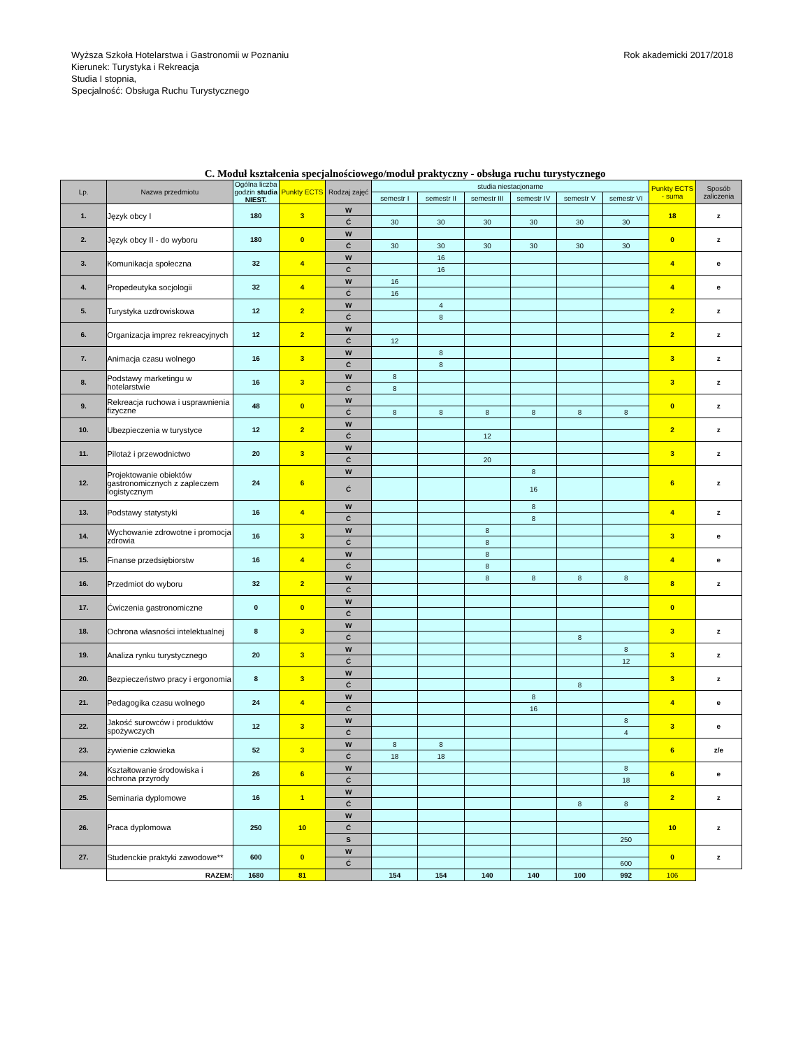Wyższa Szkoła Hotelarstwa i Gastronomii w Poznaniu
Kierunek: Turystyka i Rekreacja
Studia I stopnia,
Specjalność: Obsługa Ruchu Turystycznego
Rok akademicki 2017/2018
C. Moduł kształcenia specjalnościowego/moduł praktyczny - obsługa ruchu turystycznego
| Lp. | Nazwa przedmiotu | Ogólna liczba godzin studia NIEST. | Punkty ECTS | Rodzaj zajęć | studia niestacjonarne | | | | | | Punkty ECTS - suma | Sposób zaliczenia |
| --- | --- | --- | --- | --- | --- | --- | --- | --- | --- | --- | --- | --- |
| | | | | | semestr I | semestr II | semestr III | semestr IV | semestr V | semestr VI | | |
| 1. | Język obcy I | 180 | 3 | W | | | | | | | 18 | z |
| | | | | Ć | 30 | 30 | 30 | 30 | 30 | 30 | | |
| 2. | Język obcy II - do wyboru | 180 | 0 | W | | | | | | | 0 | z |
| | | | | Ć | 30 | 30 | 30 | 30 | 30 | 30 | | |
| 3. | Komunikacja społeczna | 32 | 4 | W | | 16 | | | | | 4 | e |
| | | | | Ć | | 16 | | | | | | |
| 4. | Propedeutyka socjologii | 32 | 4 | W | 16 | | | | | | 4 | e |
| | | | | Ć | 16 | | | | | | | |
| 5. | Turystyka uzdrowiskowa | 12 | 2 | W | | 4 | | | | | 2 | z |
| | | | | Ć | | 8 | | | | | | |
| 6. | Organizacja imprez rekreacyjnych | 12 | 2 | W | | | | | | | 2 | z |
| | | | | Ć | 12 | | | | | | | |
| 7. | Animacja czasu wolnego | 16 | 3 | W | | 8 | | | | | 3 | z |
| | | | | Ć | | 8 | | | | | | |
| 8. | Podstawy marketingu w hotelarstwie | 16 | 3 | W | 8 | | | | | | 3 | z |
| | | | | Ć | 8 | | | | | | | |
| 9. | Rekreacja ruchowa i usprawnienia fizyczne | 48 | 0 | W | | | | | | | 0 | z |
| | | | | Ć | 8 | 8 | 8 | 8 | 8 | 8 | | |
| 10. | Ubezpieczenia w turystyce | 12 | 2 | W | | | | | | | 2 | z |
| | | | | Ć | | | 12 | | | | | |
| 11. | Pilotaż i przewodnictwo | 20 | 3 | W | | | | | | | 3 | z |
| | | | | Ć | | | 20 | | | | | |
| 12. | Projektowanie obiektów gastronomicznych z zapleczem logistycznym | 24 | 6 | W | | | | 8 | | | 6 | z |
| | | | | Ć | | | | 16 | | | | |
| 13. | Podstawy statystyki | 16 | 4 | W | | | | 8 | | | 4 | z |
| | | | | Ć | | | | 8 | | | | |
| 14. | Wychowanie zdrowotne i promocja zdrowia | 16 | 3 | W | | | 8 | | | | 3 | e |
| | | | | Ć | | | 8 | | | | | |
| 15. | Finanse przedsiębiorstw | 16 | 4 | W | | | 8 | | | | 4 | e |
| | | | | Ć | | | 8 | | | | | |
| 16. | Przedmiot do wyboru | 32 | 2 | W | | | 8 | 8 | 8 | 8 | 8 | z |
| | | | | Ć | | | | | | | | |
| 17. | Ćwiczenia gastronomiczne | 0 | 0 | W | | | | | | | 0 | |
| | | | | Ć | | | | | | | | |
| 18. | Ochrona własności intelektualnej | 8 | 3 | W | | | | | | | 3 | z |
| | | | | Ć | | | | | 8 | | | |
| 19. | Analiza rynku turystycznego | 20 | 3 | W | | | | | | 8 | 3 | z |
| | | | | Ć | | | | | | 12 | | |
| 20. | Bezpieczeństwo pracy i ergonomia | 8 | 3 | W | | | | | | | 3 | z |
| | | | | Ć | | | | | 8 | | | |
| 21. | Pedagogika czasu wolnego | 24 | 4 | W | | | | 8 | | | 4 | e |
| | | | | Ć | | | | 16 | | | | |
| 22. | Jakość surowców i produktów spożywczych | 12 | 3 | W | | | | | | 8 | 3 | e |
| | | | | Ć | | | | | | 4 | | |
| 23. | żywienie człowieka | 52 | 3 | W | 8 | 8 | | | | | 6 | z/e |
| | | | | Ć | 18 | 18 | | | | | | |
| 24. | Kształtowanie środowiska i ochrona przyrody | 26 | 6 | W | | | | | | 8 | 6 | e |
| | | | | Ć | | | | | | 18 | | |
| 25. | Seminaria dyplomowe | 16 | 1 | W | | | | | | | 2 | z |
| | | | | Ć | | | | | 8 | 8 | | |
| 26. | Praca dyplomowa | 250 | 10 | W | | | | | | | 10 | z |
| | | | | Ć | | | | | | | | |
| | | | | S | | | | | | 250 | | |
| 27. | Studenckie praktyki zawodowe** | 600 | 0 | W | | | | | | | 0 | z |
| | | | | Ć | | | | | | 600 | | |
| | RAZEM: | 1680 | 81 | | 154 | 154 | 140 | 140 | 100 | 992 | 106 | |